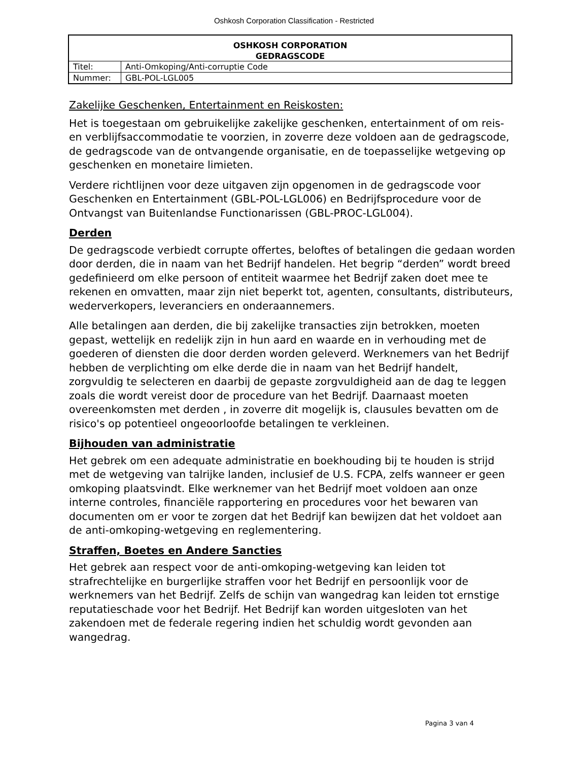Oshkosh Corporation Classification - Restricted
| OSHKOSH CORPORATION | |
| GEDRAGSCODE | |
| Titel: | Anti-Omkoping/Anti-corruptie Code |
| Nummer: | GBL-POL-LGL005 |
Zakelijke Geschenken, Entertainment en Reiskosten:
Het is toegestaan om gebruikelijke zakelijke geschenken, entertainment of om reis- en verblijfsaccommodatie te voorzien, in zoverre deze voldoen aan de gedragscode, de gedragscode van de ontvangende organisatie, en de toepasselijke wetgeving op geschenken en monetaire limieten.
Verdere richtlijnen voor deze uitgaven zijn opgenomen in de gedragscode voor Geschenken en Entertainment (GBL-POL-LGL006) en Bedrijfsprocedure voor de Ontvangst van Buitenlandse Functionarissen (GBL-PROC-LGL004).
Derden
De gedragscode verbiedt corrupte offertes, beloftes of betalingen die gedaan worden door derden, die in naam van het Bedrijf handelen. Het begrip “derden” wordt breed gedefinieerd om elke persoon of entiteit waarmee het Bedrijf zaken doet mee te rekenen en omvatten, maar zijn niet beperkt tot, agenten, consultants, distributeurs, wederverkopers, leveranciers en onderaannemers.
Alle betalingen aan derden, die bij zakelijke transacties zijn betrokken, moeten gepast, wettelijk en redelijk zijn in hun aard en waarde en in verhouding met de goederen of diensten die door derden worden geleverd. Werknemers van het Bedrijf hebben de verplichting om elke derde die in naam van het Bedrijf handelt, zorgvuldig te selecteren en daarbij de gepaste zorgvuldigheid aan de dag te leggen zoals die wordt vereist door de procedure van het Bedrijf. Daarnaast moeten overeenkomsten met derden , in zoverre dit mogelijk is, clausules bevatten om de risico's op potentieel ongeoorloofde betalingen te verkleinen.
Bijhouden van administratie
Het gebrek om een adequate administratie en boekhouding bij te houden is strijd met de wetgeving van talrijke landen, inclusief de U.S. FCPA, zelfs wanneer er geen omkoping plaatsvindt. Elke werknemer van het Bedrijf moet voldoen aan onze interne controles, financiële rapportering en procedures voor het bewaren van documenten om er voor te zorgen dat het Bedrijf kan bewijzen dat het voldoet aan de anti-omkoping-wetgeving en reglementering.
Straffen, Boetes en Andere Sancties
Het gebrek aan respect voor de anti-omkoping-wetgeving kan leiden tot strafrechtelijke en burgerlijke straffen voor het Bedrijf en persoonlijk voor de werknemers van het Bedrijf. Zelfs de schijn van wangedrag kan leiden tot ernstige reputatieschade voor het Bedrijf. Het Bedrijf kan worden uitgesloten van het zakendoen met de federale regering indien het schuldig wordt gevonden aan wangedrag.
Pagina 3 van 4